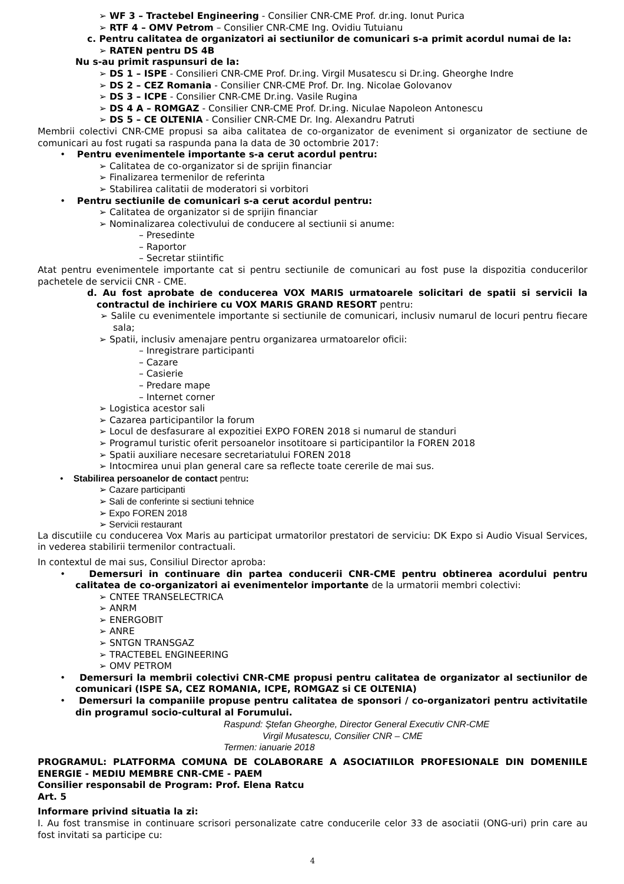➢ WF 3 – Tractebel Engineering - Consilier CNR-CME Prof. dr.ing. Ionut Purica
➢ RTF 4 – OMV Petrom – Consilier CNR-CME Ing. Ovidiu Tutuianu
c. Pentru calitatea de organizatori ai sectiunilor de comunicari s-a primit acordul numai de la:
➢ RATEN pentru DS 4B
Nu s-au primit raspunsuri de la:
➢ DS 1 – ISPE - Consilieri CNR-CME Prof. Dr.ing. Virgil Musatescu si Dr.ing. Gheorghe Indre
➢ DS 2 – CEZ Romania - Consilier CNR-CME Prof. Dr. Ing. Nicolae Golovanov
➢ DS 3 – ICPE - Consilier CNR-CME Dr.ing. Vasile Rugina
➢ DS 4 A – ROMGAZ - Consilier CNR-CME Prof. Dr.ing. Niculae Napoleon Antonescu
➢ DS 5 – CE OLTENIA - Consilier CNR-CME Dr. Ing. Alexandru Patruti
Membrii colectivi CNR-CME propusi sa aiba calitatea de co-organizator de eveniment si organizator de sectiune de comunicari au fost rugati sa raspunda pana la data de 30 octombrie 2017:
• Pentru evenimentele importante s-a cerut acordul pentru:
➢ Calitatea de co-organizator si de sprijin financiar
➢ Finalizarea termenilor de referinta
➢ Stabilirea calitatii de moderatori si vorbitori
• Pentru sectiunile de comunicari s-a cerut acordul pentru:
➢ Calitatea de organizator si de sprijin financiar
➢ Nominalizarea colectivului de conducere al sectiunii si anume:
– Presedinte
– Raportor
– Secretar stiintific
Atat pentru evenimentele importante cat si pentru sectiunile de comunicari au fost puse la dispozitia conducerilor pachetele de servicii CNR - CME.
d. Au fost aprobate de conducerea VOX MARIS urmatoarele solicitari de spatii si servicii la contractul de inchiriere cu VOX MARIS GRAND RESORT pentru:
➢ Salile cu evenimentele importante si sectiunile de comunicari, inclusiv numarul de locuri pentru fiecare sala;
➢ Spatii, inclusiv amenajare pentru organizarea urmatoarelor oficii:
– Inregistrare participanti
– Cazare
– Casierie
– Predare mape
– Internet corner
➢ Logistica acestor sali
➢ Cazarea participantilor la forum
➢ Locul de desfasurare al expozitiei EXPO FOREN 2018 si numarul de standuri
➢ Programul turistic oferit persoanelor insotitoare si participantilor la FOREN 2018
➢ Spatii auxiliare necesare secretariatului FOREN 2018
➢ Intocmirea unui plan general care sa reflecte toate cererile de mai sus.
• Stabilirea persoanelor de contact pentru:
➢ Cazare participanti
➢ Sali de conferinte si sectiuni tehnice
➢ Expo FOREN 2018
➢ Servicii restaurant
La discutiile cu conducerea Vox Maris au participat urmatorilor prestatori de serviciu: DK Expo si Audio Visual Services, in vederea stabilirii termenilor contractuali.
In contextul de mai sus, Consiliul Director aproba:
• Demersuri in continuare din partea conducerii CNR-CME pentru obtinerea acordului pentru calitatea de co-organizatori ai evenimentelor importante de la urmatorii membri colectivi:
➢ CNTEE TRANSELECTRICA
➢ ANRM
➢ ENERGOBIT
➢ ANRE
➢ SNTGN TRANSGAZ
➢ TRACTEBEL ENGINEERING
➢ OMV PETROM
• Demersuri la membrii colectivi CNR-CME propusi pentru calitatea de organizator al sectiunilor de comunicari (ISPE SA, CEZ ROMANIA, ICPE, ROMGAZ si CE OLTENIA)
• Demersuri la companiile propuse pentru calitatea de sponsori / co-organizatori pentru activitatile din programul socio-cultural al Forumului.
Raspund: Ștefan Gheorghe, Director General Executiv CNR-CME
Virgil Musatescu, Consilier CNR – CME
Termen: ianuarie 2018
PROGRAMUL: PLATFORMA COMUNA DE COLABORARE A ASOCIATIILOR PROFESIONALE DIN DOMENIILE ENERGIE - MEDIU MEMBRE CNR-CME - PAEM
Consilier responsabil de Program: Prof. Elena Ratcu
Art. 5
Informare privind situatia la zi:
I. Au fost transmise in continuare scrisori personalizate catre conducerile celor 33 de asociatii (ONG-uri) prin care au fost invitati sa participe cu:
4